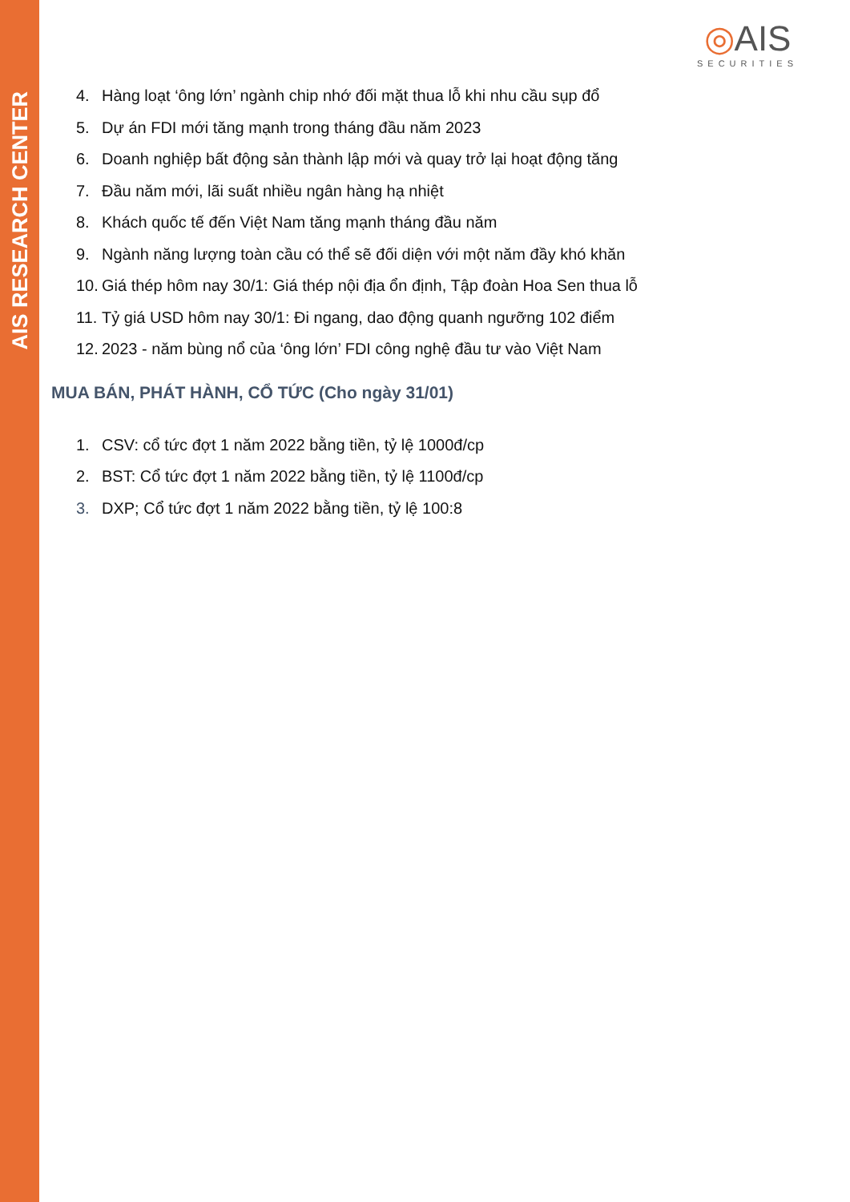AIS RESEARCH CENTER
◎AIS
SECURITIES
4. Hàng loạt ‘ông lớn’ ngành chip nhớ đối mặt thua lỗ khi nhu cầu sụp đổ
5. Dự án FDI mới tăng mạnh trong tháng đầu năm 2023
6. Doanh nghiệp bất động sản thành lập mới và quay trở lại hoạt động tăng
7. Đầu năm mới, lãi suất nhiều ngân hàng hạ nhiệt
8. Khách quốc tế đến Việt Nam tăng mạnh tháng đầu năm
9. Ngành năng lượng toàn cầu có thể sẽ đối diện với một năm đầy khó khăn
10. Giá thép hôm nay 30/1: Giá thép nội địa ổn định, Tập đoàn Hoa Sen thua lỗ
11. Tỷ giá USD hôm nay 30/1: Đi ngang, dao động quanh ngưỡng 102 điểm
12. 2023 - năm bùng nổ của ‘ông lớn’ FDI công nghệ đầu tư vào Việt Nam
MUA BÁN, PHÁT HÀNH, CỔ TỨC (Cho ngày 31/01)
1. CSV: cổ tức đợt 1 năm 2022 bằng tiền, tỷ lệ 1000đ/cp
2. BST: Cổ tức đợt 1 năm 2022 bằng tiền, tỷ lệ 1100đ/cp
3. DXP; Cổ tức đợt 1 năm 2022 bằng tiền, tỷ lệ 100:8